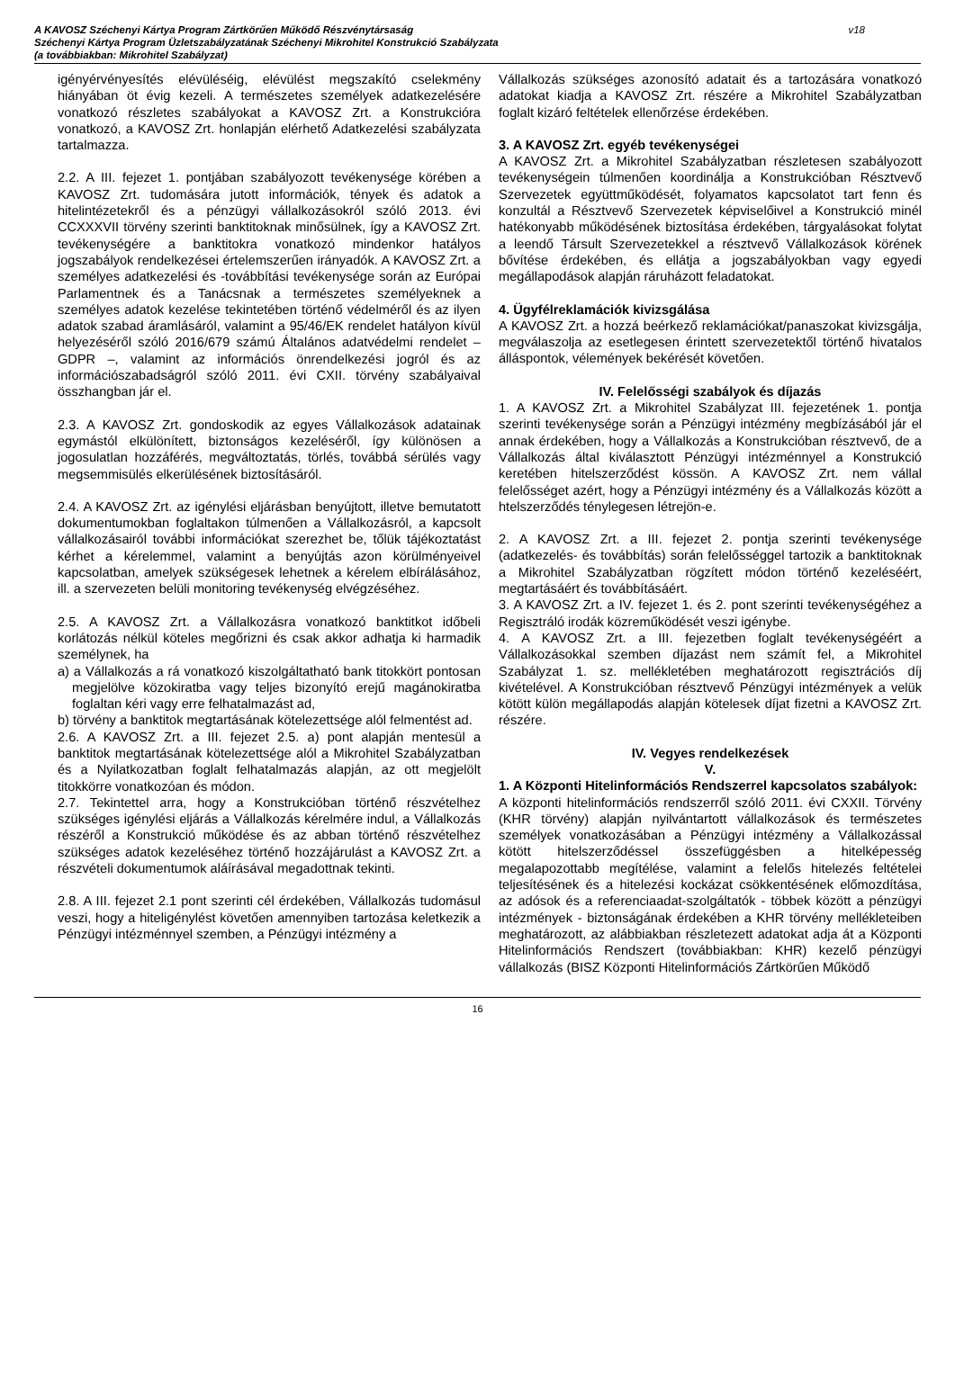A KAVOSZ Széchenyi Kártya Program Zártkörűen Működő Részvénytársaság
Széchenyi Kártya Program Üzletszabályzatának Széchenyi Mikrohitel Konstrukció Szabályzata
(a továbbiakban: Mikrohitel Szabályzat)
v18
igényérvényesítés elévüléséig, elévülést megszakító cselekmény hiányában öt évig kezeli. A természetes személyek adatkezelésére vonatkozó részletes szabályokat a KAVOSZ Zrt. a Konstrukcióra vonatkozó, a KAVOSZ Zrt. honlapján elérhető Adatkezelési szabályzata tartalmazza.
2.2. A III. fejezet 1. pontjában szabályozott tevékenysége körében a KAVOSZ Zrt. tudomására jutott információk, tények és adatok a hitelintézetekről és a pénzügyi vállalkozásokról szóló 2013. évi CCXXXVII törvény szerinti banktitoknak minősülnek, így a KAVOSZ Zrt. tevékenységére a banktitokra vonatkozó mindenkor hatályos jogszabályok rendelkezései értelemszerűen irányadók. A KAVOSZ Zrt. a személyes adatkezelési és -továbbítási tevékenysége során az Európai Parlamentnek és a Tanácsnak a természetes személyeknek a személyes adatok kezelése tekintetében történő védelméről és az ilyen adatok szabad áramlásáról, valamint a 95/46/EK rendelet hatályon kívül helyezéséről szóló 2016/679 számú Általános adatvédelmi rendelet – GDPR –, valamint az információs önrendelkezési jogról és az információszabadságról szóló 2011. évi CXII. törvény szabályaival összhangban jár el.
2.3. A KAVOSZ Zrt. gondoskodik az egyes Vállalkozások adatainak egymástól elkülönített, biztonságos kezeléséről, így különösen a jogosulatlan hozzáférés, megváltoztatás, törlés, továbbá sérülés vagy megsemmisülés elkerülésének biztosításáról.
2.4. A KAVOSZ Zrt. az igénylési eljárásban benyújtott, illetve bemutatott dokumentumokban foglaltakon túlmenően a Vállalkozásról, a kapcsolt vállalkozásairól további információkat szerezhet be, tőlük tájékoztatást kérhet a kérelemmel, valamint a benyújtás azon körülményeivel kapcsolatban, amelyek szükségesek lehetnek a kérelem elbírálásához, ill. a szervezeten belüli monitoring tevékenység elvégzéséhez.
2.5. A KAVOSZ Zrt. a Vállalkozásra vonatkozó banktitkot időbeli korlátozás nélkül köteles megőrizni és csak akkor adhatja ki harmadik személynek, ha
a) a Vállalkozás a rá vonatkozó kiszolgáltatható bank titokkört pontosan megjelölve közokiratba vagy teljes bizonyító erejű magánokiratba foglaltan kéri vagy erre felhatalmazást ad,
b) törvény a banktitok megtartásának kötelezettsége alól felmentést ad.
2.6. A KAVOSZ Zrt. a III. fejezet 2.5. a) pont alapján mentesül a banktitok megtartásának kötelezettsége alól a Mikrohitel Szabályzatban és a Nyilatkozatban foglalt felhatalmazás alapján, az ott megjelölt titokkörre vonatkozóan és módon.
2.7. Tekintettel arra, hogy a Konstrukcióban történő részvételhez szükséges igénylési eljárás a Vállalkozás kérelmére indul, a Vállalkozás részéről a Konstrukció működése és az abban történő részvételhez szükséges adatok kezeléséhez történő hozzájárulást a KAVOSZ Zrt. a részvételi dokumentumok aláírásával megadottnak tekinti.
2.8. A III. fejezet 2.1 pont szerinti cél érdekében, Vállalkozás tudomásul veszi, hogy a hiteligénylést követően amennyiben tartozása keletkezik a Pénzügyi intézménnyel szemben, a Pénzügyi intézmény a
Vállalkozás szükséges azonosító adatait és a tartozására vonatkozó adatokat kiadja a KAVOSZ Zrt. részére a Mikrohitel Szabályzatban foglalt kizáró feltételek ellenőrzése érdekében.
3. A KAVOSZ Zrt. egyéb tevékenységei
A KAVOSZ Zrt. a Mikrohitel Szabályzatban részletesen szabályozott tevékenységein túlmenően koordinálja a Konstrukcióban Résztvevő Szervezetek együttműködését, folyamatos kapcsolatot tart fenn és konzultál a Résztvevő Szervezetek képviselőivel a Konstrukció minél hatékonyabb működésének biztosítása érdekében, tárgyalásokat folytat a leendő Társult Szervezetekkel a résztvevő Vállalkozások körének bővítése érdekében, és ellátja a jogszabályokban vagy egyedi megállapodások alapján ráruházott feladatokat.
4. Ügyfélreklamációk kivizsgálása
A KAVOSZ Zrt. a hozzá beérkező reklamációkat/panaszokat kivizsgálja, megválaszolja az esetlegesen érintett szervezetektől történő hivatalos álláspontok, vélemények bekérését követően.
IV. Felelősségi szabályok és díjazás
1. A KAVOSZ Zrt. a Mikrohitel Szabályzat III. fejezetének 1. pontja szerinti tevékenysége során a Pénzügyi intézmény megbízásából jár el annak érdekében, hogy a Vállalkozás a Konstrukcióban résztvevő, de a Vállalkozás által kiválasztott Pénzügyi intézménnyel a Konstrukció keretében hitelszerződést kössön. A KAVOSZ Zrt. nem vállal felelősséget azért, hogy a Pénzügyi intézmény és a Vállalkozás között a htelszerződés ténylegesen létrejön-e.
2. A KAVOSZ Zrt. a III. fejezet 2. pontja szerinti tevékenysége (adatkezelés- és továbbítás) során felelősséggel tartozik a banktitoknak a Mikrohitel Szabályzatban rögzített módon történő kezeléséért, megtartásáért és továbbításáért.
3. A KAVOSZ Zrt. a IV. fejezet 1. és 2. pont szerinti tevékenységéhez a Regisztráló irodák közreműködését veszi igénybe.
4. A KAVOSZ Zrt. a III. fejezetben foglalt tevékenységéért a Vállalkozásokkal szemben díjazást nem számít fel, a Mikrohitel Szabályzat 1. sz. mellékletében meghatározott regisztrációs díj kivételével. A Konstrukcióban résztvevő Pénzügyi intézmények a velük kötött külön megállapodás alapján kötelesek díjat fizetni a KAVOSZ Zrt. részére.
IV. Vegyes rendelkezések
V.
1. A Központi Hitelinformációs Rendszerrel kapcsolatos szabályok:
A központi hitelinformációs rendszerről szóló 2011. évi CXXII. Törvény (KHR törvény) alapján nyilvántartott vállalkozások és természetes személyek vonatkozásában a Pénzügyi intézmény a Vállalkozással kötött hitelszerződéssel összefüggésben a hitelképesség megalapozottabb megítélése, valamint a felelős hitelezés feltételei teljesítésének és a hitelezési kockázat csökkentésének előmozdítása, az adósok és a referenciaadat-szolgáltatók - többek között a pénzügyi intézmények - biztonságának érdekében a KHR törvény mellékleteiben meghatározott, az alábbiakban részletezett adatokat adja át a Központi Hitelinformációs Rendszert (továbbiakban: KHR) kezelő pénzügyi vállalkozás (BISZ Központi Hitelinformációs Zártkörűen Működő
16